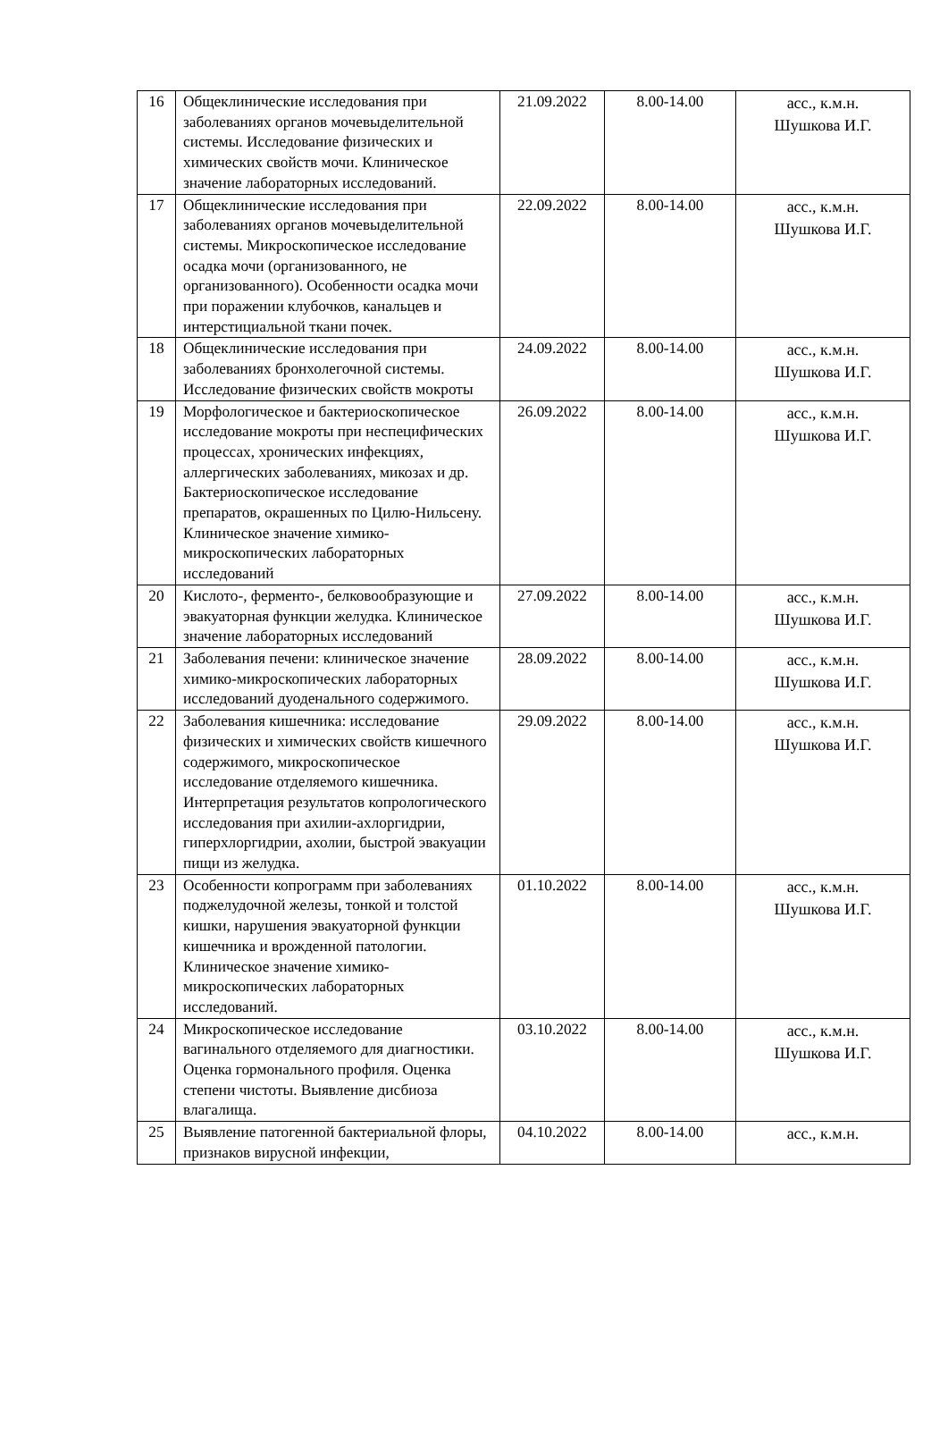| 16 | Общеклинические исследования при заболеваниях органов мочевыделительной системы. Исследование физических и химических свойств мочи. Клиническое значение лабораторных исследований. | 21.09.2022 | 8.00-14.00 | асс., к.м.н. Шушкова И.Г. |
| 17 | Общеклинические исследования при заболеваниях органов мочевыделительной системы. Микроскопическое исследование осадка мочи (организованного, не организованного). Особенности осадка мочи при поражении клубочков, канальцев и интерстициальной ткани почек. | 22.09.2022 | 8.00-14.00 | асс., к.м.н. Шушкова И.Г. |
| 18 | Общеклинические исследования при заболеваниях бронхолегочной системы. Исследование физических свойств мокроты | 24.09.2022 | 8.00-14.00 | асс., к.м.н. Шушкова И.Г. |
| 19 | Морфологическое и бактериоскопическое исследование мокроты при неспецифических процессах, хронических инфекциях, аллергических заболеваниях, микозах и др. Бактериоскопическое исследование препаратов, окрашенных по Цилю-Нильсену. Клиническое значение химико-микроскопических лабораторных исследований | 26.09.2022 | 8.00-14.00 | асс., к.м.н. Шушкова И.Г. |
| 20 | Кислото-, ферменто-, белковообразующие и эвакуаторная функции желудка. Клиническое значение лабораторных исследований | 27.09.2022 | 8.00-14.00 | асс., к.м.н. Шушкова И.Г. |
| 21 | Заболевания печени: клиническое значение химико-микроскопических лабораторных исследований дуоденального содержимого. | 28.09.2022 | 8.00-14.00 | асс., к.м.н. Шушкова И.Г. |
| 22 | Заболевания кишечника: исследование физических и химических свойств кишечного содержимого, микроскопическое исследование отделяемого кишечника. Интерпретация результатов копрологического исследования при ахилии-ахлоргидрии, гиперхлоргидрии, ахолии, быстрой эвакуации пищи из желудка. | 29.09.2022 | 8.00-14.00 | асс., к.м.н. Шушкова И.Г. |
| 23 | Особенности копрограмм при заболеваниях поджелудочной железы, тонкой и толстой кишки, нарушения эвакуаторной функции кишечника и врожденной патологии. Клиническое значение химико-микроскопических лабораторных исследований. | 01.10.2022 | 8.00-14.00 | асс., к.м.н. Шушкова И.Г. |
| 24 | Микроскопическое исследование вагинального отделяемого для диагностики. Оценка гормонального профиля. Оценка степени чистоты. Выявление дисбиоза влагалища. | 03.10.2022 | 8.00-14.00 | асс., к.м.н. Шушкова И.Г. |
| 25 | Выявление патогенной бактериальной флоры, признаков вирусной инфекции, | 04.10.2022 | 8.00-14.00 | асс., к.м.н. |